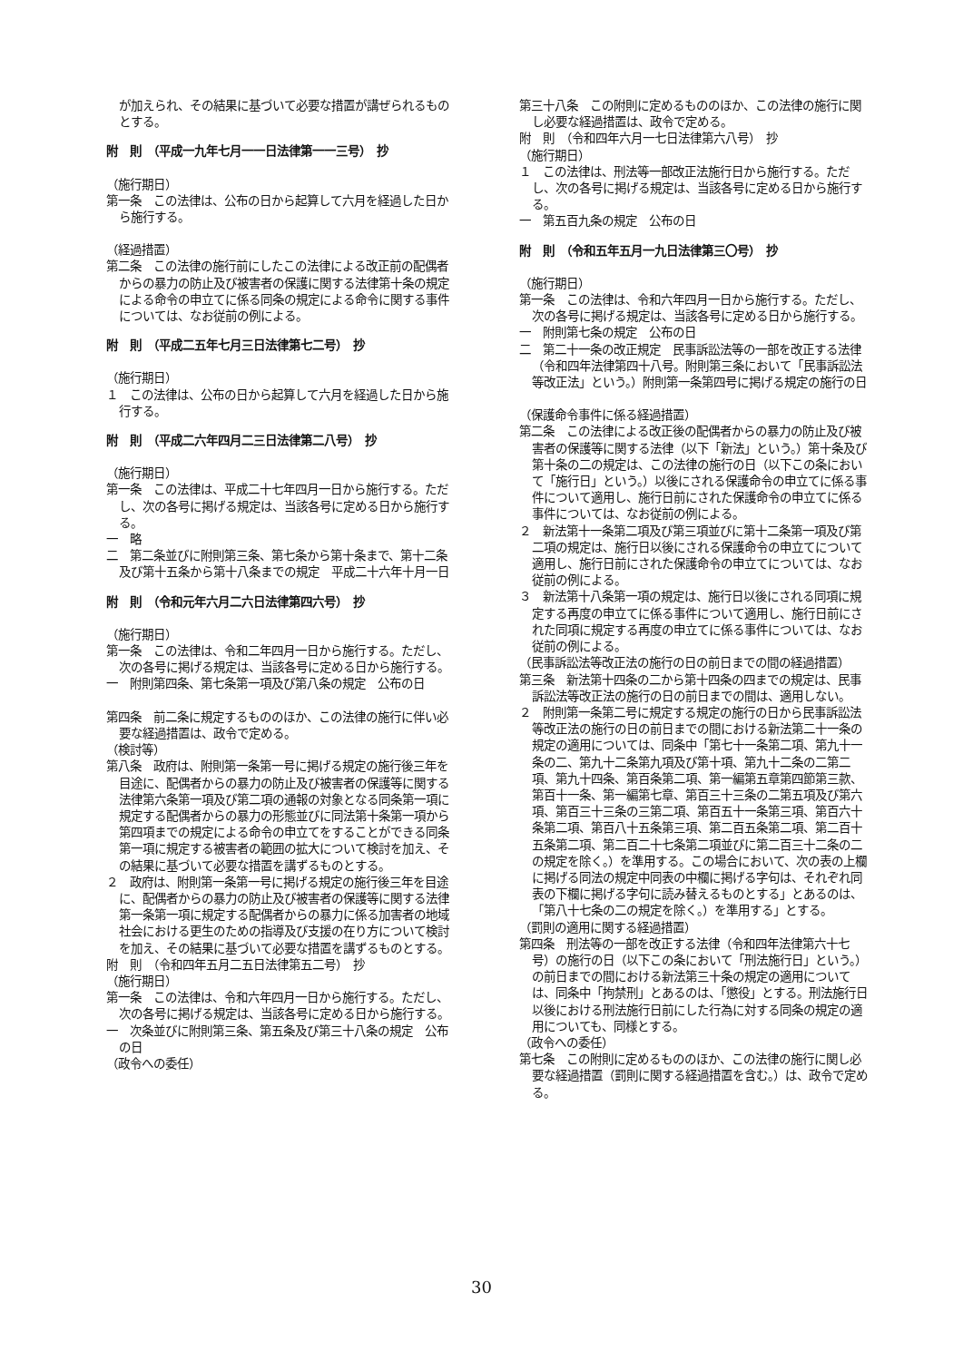が加えられ、その結果に基づいて必要な措置が講ぜられるものとする。
附　則　（平成一九年七月一一日法律第一一三号）　抄
（施行期日）
第一条　この法律は、公布の日から起算して六月を経過した日から施行する。
（経過措置）
第二条　この法律の施行前にしたこの法律による改正前の配偶者からの暴力の防止及び被害者の保護に関する法律第十条の規定による命令の申立てに係る同条の規定による命令に関する事件については、なお従前の例による。
附　則　（平成二五年七月三日法律第七二号）　抄
（施行期日）
１　この法律は、公布の日から起算して六月を経過した日から施行する。
附　則　（平成二六年四月二三日法律第二八号）　抄
（施行期日）
第一条　この法律は、平成二十七年四月一日から施行する。ただし、次の各号に掲げる規定は、当該各号に定める日から施行する。
一　略
二　第二条並びに附則第三条、第七条から第十条まで、第十二条及び第十五条から第十八条までの規定　平成二十六年十月一日
附　則　（令和元年六月二六日法律第四六号）　抄
（施行期日）
第一条　この法律は、令和二年四月一日から施行する。ただし、次の各号に掲げる規定は、当該各号に定める日から施行する。
一　附則第四条、第七条第一項及び第八条の規定　公布の日
第四条　前二条に規定するもののほか、この法律の施行に伴い必要な経過措置は、政令で定める。
（検討等）
第八条　政府は、附則第一条第一号に掲げる規定の施行後三年を目途に、配偶者からの暴力の防止及び被害者の保護等に関する法律第六条第一項及び第二項の通報の対象となる同条第一項に規定する配偶者からの暴力の形態並びに同法第十条第一項から第四項までの規定による命令の申立てをすることができる同条第一項に規定する被害者の範囲の拡大について検討を加え、その結果に基づいて必要な措置を講ずるものとする。
２　政府は、附則第一条第一号に掲げる規定の施行後三年を目途に、配偶者からの暴力の防止及び被害者の保護等に関する法律第一条第一項に規定する配偶者からの暴力に係る加害者の地域社会における更生のための指導及び支援の在り方について検討を加え、その結果に基づいて必要な措置を講ずるものとする。
附　則　（令和四年五月二五日法律第五二号）　抄
（施行期日）
第一条　この法律は、令和六年四月一日から施行する。ただし、次の各号に掲げる規定は、当該各号に定める日から施行する。
一　次条並びに附則第三条、第五条及び第三十八条の規定　公布の日
（政令への委任）
第三十八条　この附則に定めるもののほか、この法律の施行に関し必要な経過措置は、政令で定める。
附　則　（令和四年六月一七日法律第六八号）　抄
（施行期日）
１　この法律は、刑法等一部改正法施行日から施行する。ただし、次の各号に掲げる規定は、当該各号に定める日から施行する。
一　第五百九条の規定　公布の日
附　則　（令和五年五月一九日法律第三〇号）　抄
（施行期日）
第一条　この法律は、令和六年四月一日から施行する。ただし、次の各号に掲げる規定は、当該各号に定める日から施行する。
一　附則第七条の規定　公布の日
二　第二十一条の改正規定　民事訴訟法等の一部を改正する法律（令和四年法律第四十八号。附則第三条において「民事訴訟法等改正法」という。）附則第一条第四号に掲げる規定の施行の日
（保護命令事件に係る経過措置）
第二条　この法律による改正後の配偶者からの暴力の防止及び被害者の保護等に関する法律（以下「新法」という。）第十条及び第十条の二の規定は、この法律の施行の日（以下この条において「施行日」という。）以後にされる保護命令の申立てに係る事件について適用し、施行日前にされた保護命令の申立てに係る事件については、なお従前の例による。
２　新法第十一条第二項及び第三項並びに第十二条第一項及び第二項の規定は、施行日以後にされる保護命令の申立てについて適用し、施行日前にされた保護命令の申立てについては、なお従前の例による。
３　新法第十八条第一項の規定は、施行日以後にされる同項に規定する再度の申立てに係る事件について適用し、施行日前にされた同項に規定する再度の申立てに係る事件については、なお従前の例による。
（民事訴訟法等改正法の施行の日の前日までの間の経過措置）
第三条　新法第十四条の二から第十四条の四までの規定は、民事訴訟法等改正法の施行の日の前日までの間は、適用しない。
２　附則第一条第二号に規定する規定の施行の日から民事訴訟法等改正法の施行の日の前日までの間における新法第二十一条の規定の適用については、同条中「第七十一条第二項、第九十一条の二、第九十二条第九項及び第十項、第九十二条の二第二項、第九十四条、第百条第二項、第一編第五章第四節第三款、第百十一条、第一編第七章、第百三十三条の二第五項及び第六項、第百三十三条の三第二項、第百五十一条第三項、第百六十条第二項、第百八十五条第三項、第二百五条第二項、第二百十五条第二項、第二百二十七条第二項並びに第二百三十二条の二の規定を除く。）を準用する。この場合において、次の表の上欄に掲げる同法の規定中同表の中欄に掲げる字句は、それぞれ同表の下欄に掲げる字句に読み替えるものとする」とあるのは、「第八十七条の二の規定を除く。）を準用する」とする。
（罰則の適用に関する経過措置）
第四条　刑法等の一部を改正する法律（令和四年法律第六十七号）の施行の日（以下この条において「刑法施行日」という。）の前日までの間における新法第三十条の規定の適用については、同条中「拘禁刑」とあるのは、「懲役」とする。刑法施行日以後における刑法施行日前にした行為に対する同条の規定の適用についても、同様とする。
（政令への委任）
第七条　この附則に定めるもののほか、この法律の施行に関し必要な経過措置（罰則に関する経過措置を含む。）は、政令で定める。
30